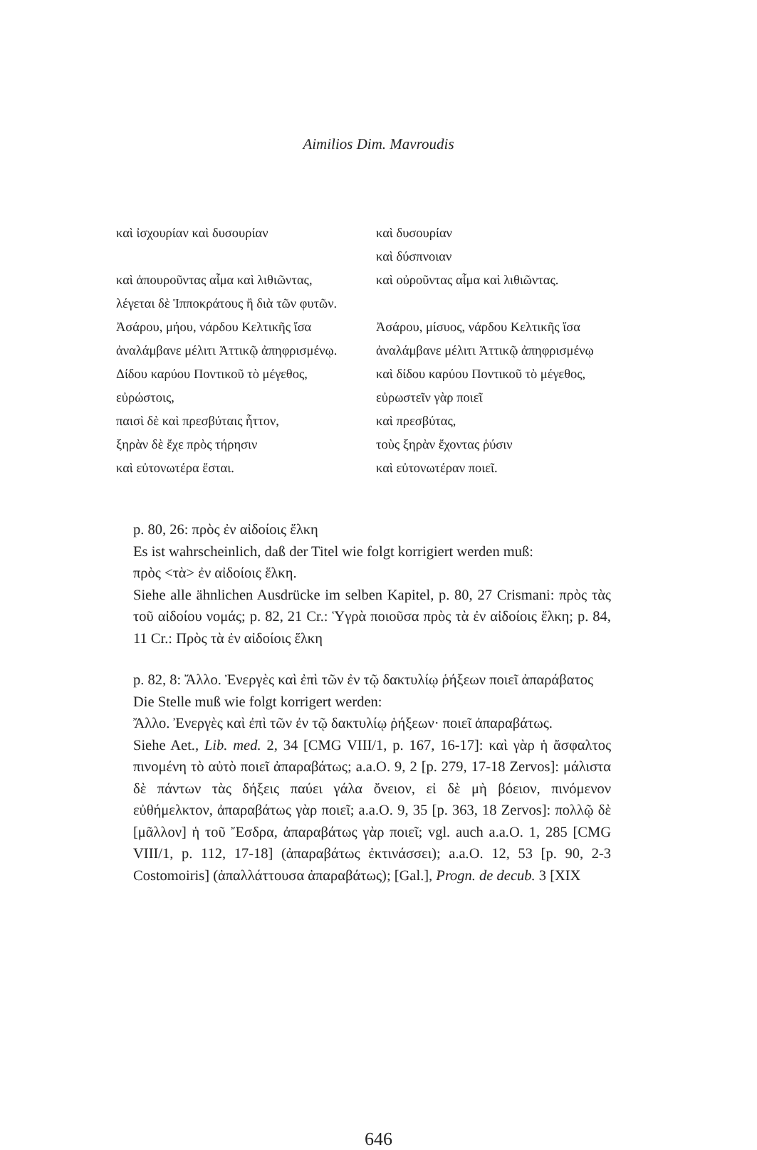Aimilios Dim. Mavroudis
| καὶ ἰσχουρίαν καὶ δυσουρίαν | καὶ δυσουρίαν |
| | καὶ δύσπνοιαν |
| καὶ ἀπουροῦντας αἷμα καὶ λιθιῶντας, | καὶ οὐροῦντας αἷμα καὶ λιθιῶντας. |
| λέγεται δὲ Ἱπποκράτους ἢ διὰ τῶν φυτῶν. | |
| Ἀσάρου, μήου, νάρδου Κελτικῆς ἴσα | Ἀσάρου, μίσυος, νάρδου Κελτικῆς ἴσα |
| ἀναλάμβανε μέλιτι Ἀττικῷ ἀπηφρισμένῳ. | ἀναλάμβανε μέλιτι Ἀττικῷ ἀπηφρισμένῳ |
| Δίδου καρύου Ποντικοῦ τὸ μέγεθος, | καὶ δίδου καρύου Ποντικοῦ τὸ μέγεθος, |
| εὐρώστοις, | εὐρωστεῖν γὰρ ποιεῖ |
| παισὶ δὲ καὶ πρεσβύταις ἧττον, | καὶ πρεσβύτας, |
| ξηρὰν δὲ ἔχε πρὸς τήρησιν | τοὺς ξηρὰν ἔχοντας ῥύσιν |
| καὶ εὐτονωτέρα ἔσται. | καὶ εὐτονωτέραν ποιεῖ. |
p. 80, 26: πρὸς ἐν αἰδοίοις ἕλκη
Es ist wahrscheinlich, daß der Titel wie folgt korrigiert werden muß:
πρὸς <τὰ> ἐν αἰδοίοις ἕλκη.
Siehe alle ähnlichen Ausdrücke im selben Kapitel, p. 80, 27 Crismani: πρὸς τὰς τοῦ αἰδοίου νομάς; p. 82, 21 Cr.: Ὑγρὰ ποιοῦσα πρὸς τὰ ἐν αἰδοίοις ἕλκη; p. 84, 11 Cr.: Πρὸς τὰ ἐν αἰδοίοις ἕλκη
p. 82, 8: Ἄλλο. Ἐνεργὲς καὶ ἐπὶ τῶν ἐν τῷ δακτυλίῳ ῥήξεων ποιεῖ ἀπαράβατος
Die Stelle muß wie folgt korrigert werden:
Ἄλλο. Ἐνεργὲς καὶ ἐπὶ τῶν ἐν τῷ δακτυλίῳ ῥήξεων· ποιεῖ ἀπαραβάτως.
Siehe Aet., Lib. med. 2, 34 [CMG VIII/1, p. 167, 16-17]: καὶ γὰρ ἡ ἄσφαλτος πινομένη τὸ αὐτὸ ποιεῖ ἀπαραβάτως; a.a.O. 9, 2 [p. 279, 17-18 Zervos]: μάλιστα δὲ πάντων τὰς δήξεις παύει γάλα ὄνειον, εἰ δὲ μὴ βόειον, πινόμενον εὐθήμελκτον, ἀπαραβάτως γὰρ ποιεῖ; a.a.O. 9, 35 [p. 363, 18 Zervos]: πολλῷ δὲ [μᾶλλον] ἡ τοῦ Ἔσδρα, ἀπαραβάτως γὰρ ποιεῖ; vgl. auch a.a.O. 1, 285 [CMG VIII/1, p. 112, 17-18] (ἀπαραβάτως ἐκτινάσσει); a.a.O. 12, 53 [p. 90, 2-3 Costomoiris] (ἀπαλλάττουσα ἀπαραβάτως); [Gal.], Progn. de decub. 3 [XIX
646